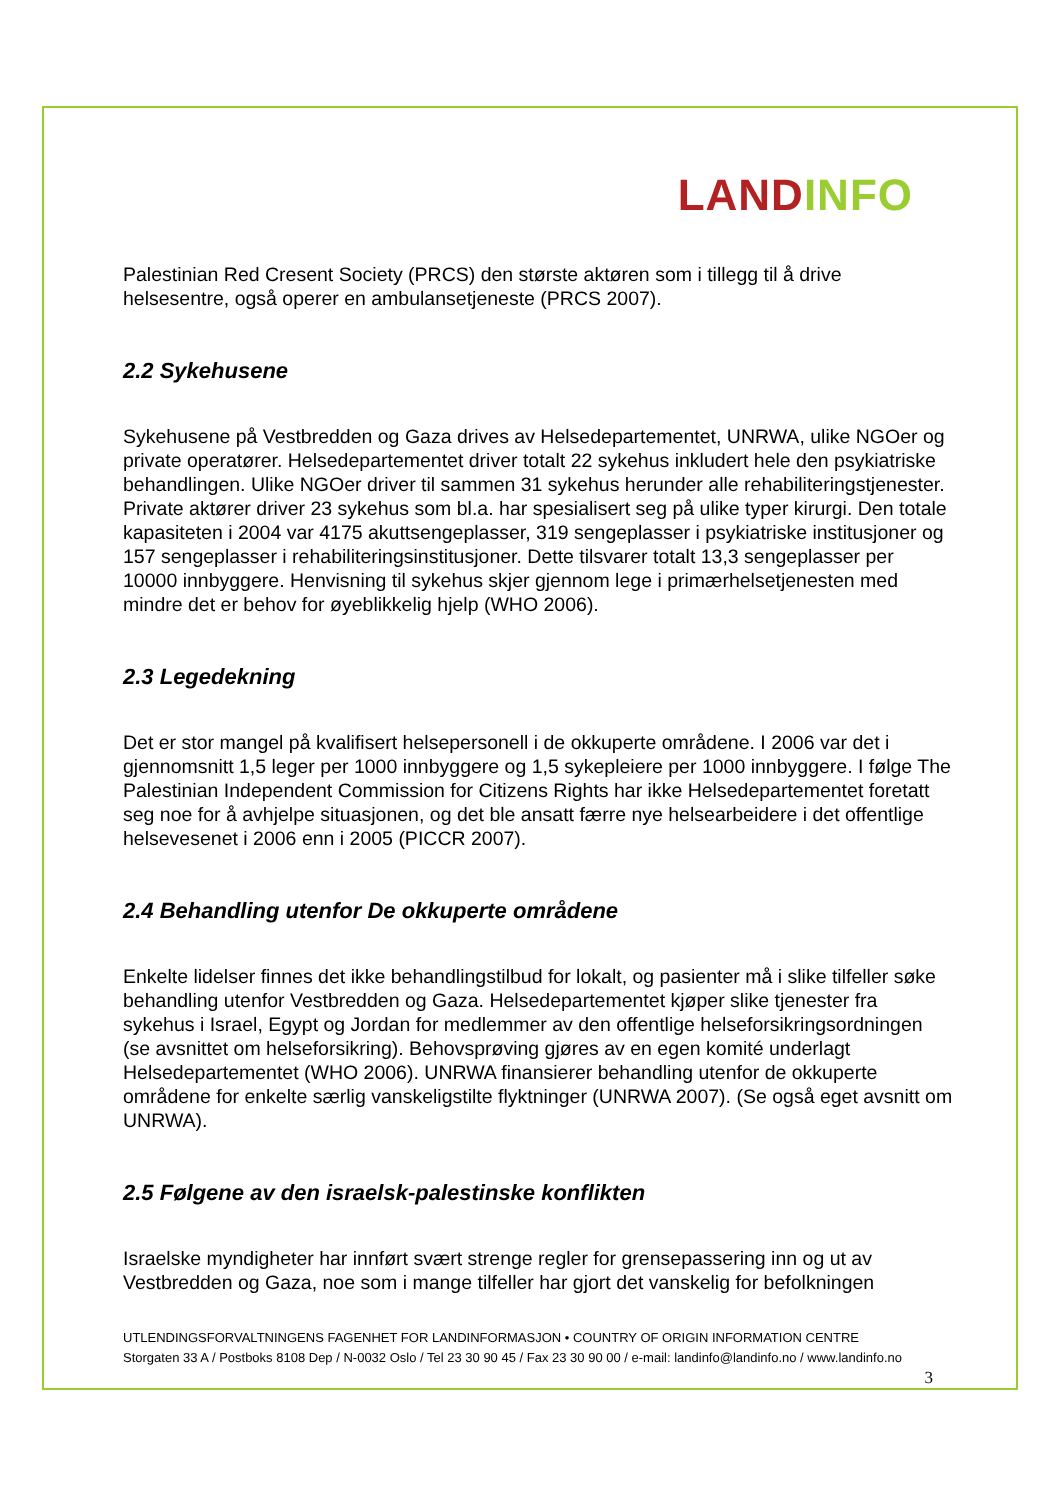LAND INFO
Palestinian Red Cresent Society (PRCS) den største aktøren som i tillegg til å drive helsesentre, også operer en ambulansetjeneste (PRCS 2007).
2.2 Sykehusene
Sykehusene på Vestbredden og Gaza drives av Helsedepartementet, UNRWA, ulike NGOer og private operatører. Helsedepartementet driver totalt 22 sykehus inkludert hele den psykiatriske behandlingen. Ulike NGOer driver til sammen 31 sykehus herunder alle rehabiliteringstjenester. Private aktører driver 23 sykehus som bl.a. har spesialisert seg på ulike typer kirurgi. Den totale kapasiteten i 2004 var 4175 akuttsengeplasser, 319 sengeplasser i psykiatriske institusjoner og 157 sengeplasser i rehabiliteringsinstitusjoner. Dette tilsvarer totalt 13,3 sengeplasser per 10000 innbyggere. Henvisning til sykehus skjer gjennom lege i primærhelsetjenesten med mindre det er behov for øyeblikkelig hjelp (WHO 2006).
2.3 Legedekning
Det er stor mangel på kvalifisert helsepersonell i de okkuperte områdene. I 2006 var det i gjennomsnitt 1,5 leger per 1000 innbyggere og 1,5 sykepleiere per 1000 innbyggere. I følge The Palestinian Independent Commission for Citizens Rights har ikke Helsedepartementet foretatt seg noe for å avhjelpe situasjonen, og det ble ansatt færre nye helsearbeidere i det offentlige helsevesenet i 2006 enn i 2005 (PICCR 2007).
2.4 Behandling utenfor De okkuperte områdene
Enkelte lidelser finnes det ikke behandlingstilbud for lokalt, og pasienter må i slike tilfeller søke behandling utenfor Vestbredden og Gaza. Helsedepartementet kjøper slike tjenester fra sykehus i Israel, Egypt og Jordan for medlemmer av den offentlige helseforsikringsordningen (se avsnittet om helseforsikring). Behovsprøving gjøres av en egen komité underlagt Helsedepartementet (WHO 2006). UNRWA finansierer behandling utenfor de okkuperte områdene for enkelte særlig vanskeligstilte flyktninger (UNRWA 2007). (Se også eget avsnitt om UNRWA).
2.5 Følgene av den israelsk-palestinske konflikten
Israelske myndigheter har innført svært strenge regler for grensepassering inn og ut av Vestbredden og Gaza, noe som i mange tilfeller har gjort det vanskelig for befolkningen
UTLENDINGSFORVALTNINGENS FAGENHET FOR LANDINFORMASJON • COUNTRY OF ORIGIN INFORMATION CENTRE
Storgaten 33 A / Postboks 8108 Dep / N-0032 Oslo / Tel 23 30 90 45 / Fax 23 30 90 00 / e-mail: landinfo@landinfo.no / www.landinfo.no
3